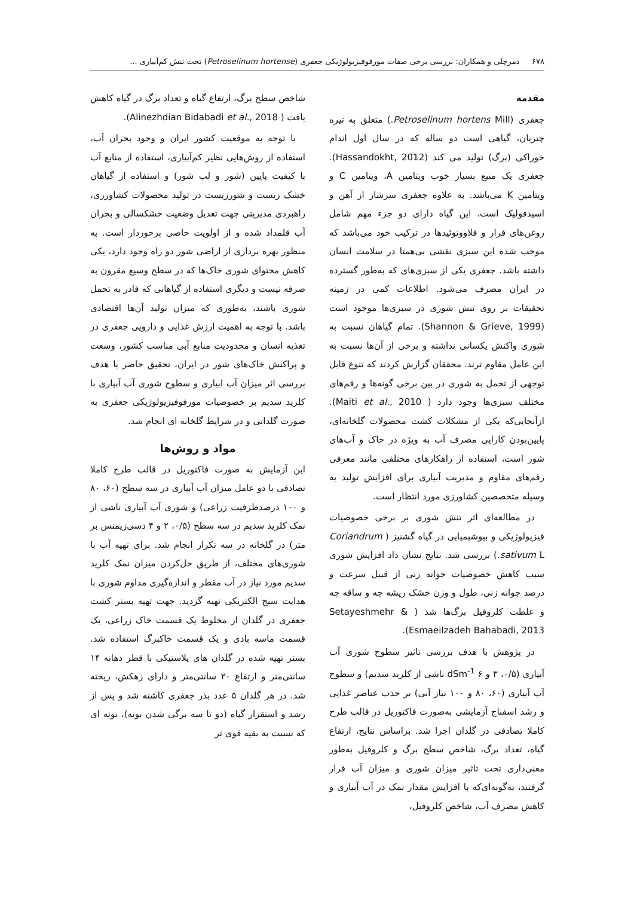۶۷۸ دمرچلی و همکاران: بررسی برخی صفات مورفوفیزیولوژیکی جعفری (Petroselinum hortense) تحت تنش کم‌آبیاری ...
مقدمه
جعفری (Petroselinum hortens Mill.) متعلق به تیره چتریان، گیاهی است دو ساله که در سال اول اندام خوراکی (برگ) تولید می کند (Hassandokht, 2012). جعفری یک منبع بسیار خوب ویتامین A، ویتامین C و ویتامین K می‌باشد. به علاوه جعفری سرشار از آهن و اسیدفولیک است. این گیاه دارای دو جزء مهم شامل روغن‌های فرار و فلاوونوئیدها در ترکیب خود می‌باشد که موجب شده این سبزی نقشی بی‌همتا در سلامت انسان داشته باشد. جعفری یکی از سبزی‌های که به‌طور گسترده در ایران مصرف می‌شود. اطلاعات کمی در زمینه تحقیقات بر روی تنش شوری در سبزی‌ها موجود است (Shannon & Grieve, 1999). تمام گیاهان نسبت به شوری واکنش یکسانی نداشته و برخی از آن‌ها نسبت به این عامل مقاوم ترند. محققان گزارش کردند که تنوع قابل توجهی از تحمل به شوری در بین برخی گونه‌ها و رقم‌های مختلف سبزی‌ها وجود دارد ( Maiti et al., 2010). ازآنجایی‌که یکی از مشکلات کشت محصولات گلخانه‌ای، پایین‌بودن کارایی مصرف آب به ویژه در خاک و آب‌های شور است، استفاده از راهکارهای مختلفی مانند معرفی رقم‌های مقاوم و مدیریت آبیاری برای افزایش تولید به وسیله متخصصین کشاورزی مورد انتظار است.
در مطالعه‌ای اثر تنش شوری بر برخی خصوصیات فیزیولوژیکی و بیوشیمیایی در گیاه گشنیز ( Coriandrum sativum L.) بررسی شد. نتایج نشان داد افزایش شوری سبب کاهش خصوصیات جوانه زنی از قبیل سرعت و درصد جوانه زنی، طول و وزن خشک ریشه چه و ساقه چه و غلظت کلروفیل برگ‌ها شد ( Setayeshmehr & Esmaeilzadeh Bahabadi, 2013).
در پژوهش با هدف بررسی تاثیر سطوح شوری آب آبیاری (۰/۵، ۳ و ۶ dSm<sup>-1</sup> ناشی از کلرید سدیم) و سطوح آب آبیاری (۶۰، ۸۰ و ۱۰۰ نیاز آبی) بر جذب عناصر غذایی و رشد اسفناج آزمایشی به‌صورت فاکتوریل در قالب طرح کاملا تصادفی در گلدان اجرا شد. براساس نتایج، ارتفاع گیاه، تعداد برگ، شاخص سطح برگ و کلروفیل به‌طور معنی‌داری تحت تاثیر میزان شوری و میزان آب قرار گرفتند، به‌گونه‌ای‌که با افزایش مقدار نمک در آب آبیاری و کاهش مصرف آب، شاخص کلروفیل،
شاخص سطح برگ، ارتفاع گیاه و تعداد برگ در گیاه کاهش یافت ( Alinezhdian Bidabadi et al., 2018).
با توجه به موقعیت کشور ایران و وجود بحران آب، استفاده از روش‌هایی نظیر کم‌آبیاری، استفاده از منابع آب با کیفیت پایین (شور و لب شور) و استفاده از گیاهان خشک زیست و شورزیست در تولید محصولات کشاورزی، راهبردی مدیریتی جهت تعدیل وضعیت خشکسالی و بحران آب قلمداد شده و از اولویت خاصی برخوردار است. به منظور بهره برداری از اراضی شور دو راه وجود دارد، یکی کاهش محتوای شوری خاک‌ها که در سطح وسیع مقرون به صرفه نیست و دیگری استفاده از گیاهانی که قادر به تحمل شوری باشند، به‌طوری که میزان تولید آن‌ها اقتصادی باشد. با توجه به اهمیت ارزش غذایی و دارویی جعفری در تغذیه انسان و محدودیت منابع آبی مناسب کشور، وسعت و پراکنش خاک‌های شور در ایران، تحقیق حاضر با هدف بررسی اثر میزان آب ابیاری و سطوح شوری آب آبیاری با کلرید سدیم بر خصوصیات مورفوفیزیولوژیکی جعفری به صورت گلدانی و در شرایط گلخانه ای انجام شد.
مواد و روش‌ها
این آزمایش به صورت فاکتوریل در قالب طرح کاملا تصادفی با دو عامل میزان آب آبیاری در سه سطح (۶۰، ۸۰ و ۱۰۰ درصدظرفیت زراعی) و شوری آب آبیاری ناشی از نمک کلرید سدیم در سه سطح (۰/۵، ۲ و ۴ دسی‌زیمنس بر متر) در گلخانه در سه تکرار انجام شد. برای تهیه آب با شوری‌های مختلف، از طریق حل‌کردن میزان نمک کلرید سدیم مورد نیاز در آب مقطر و اندازه‌گیری مداوم شوری با هدایت سنج الکتریکی تهیه گردید. جهت تهیه بستر کشت جعفری در گلدان از مخلوط یک قسمت خاک زراعی، یک قسمت ماسه بادی و یک قسمت خاکبرگ استفاده شد. بستر تهیه شده در گلدان های پلاستیکی با قطر دهانه ۱۴ سانتی‌متر و ارتفاع ۲۰ سانتی‌متر و دارای زهکش، ریخته شد. در هر گلدان ۵ عدد بذر جعفری کاشته شد و پس از رشد و استقرار گیاه (دو تا سه برگی شدن بوته)، بوته ای که نسبت به بقیه قوی تر